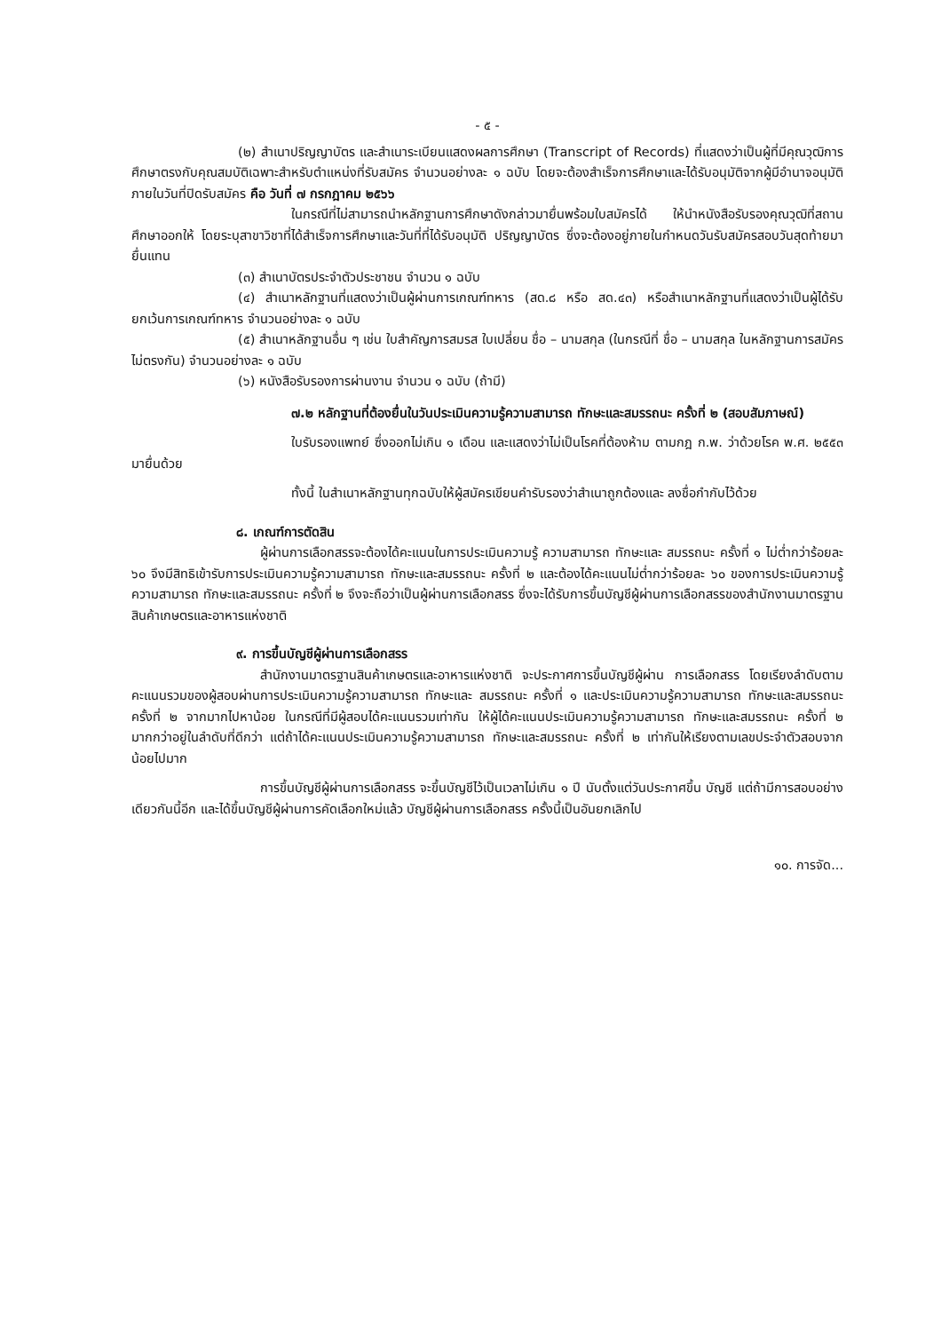- ๕ -
(๒) สำเนาปริญญาบัตร และสำเนาระเบียนแสดงผลการศึกษา (Transcript of Records) ที่แสดงว่าเป็นผู้ที่มีคุณวุฒิการศึกษาตรงกับคุณสมบัติเฉพาะสำหรับตำแหน่งที่รับสมัคร จำนวนอย่างละ ๑ ฉบับ โดยจะต้องสำเร็จการศึกษาและได้รับอนุมัติจากผู้มีอำนาจอนุมัติภายในวันที่ปิดรับสมัคร คือ วันที่ ๗ กรกฎาคม ๒๕๖๖
ในกรณีที่ไม่สามารถนำหลักฐานการศึกษาดังกล่าวมายื่นพร้อมใบสมัครได้ ให้นำหนังสือรับรองคุณวุฒิที่สถานศึกษาออกให้ โดยระบุสาขาวิชาที่ได้สำเร็จการศึกษาและวันที่ที่ได้รับอนุมัติ ปริญญาบัตร ซึ่งจะต้องอยู่ภายในกำหนดวันรับสมัครสอบวันสุดท้ายมายื่นแทน
(๓) สำเนาบัตรประจำตัวประชาชน จำนวน ๑ ฉบับ
(๔) สำเนาหลักฐานที่แสดงว่าเป็นผู้ผ่านการเกณฑ์ทหาร (สด.๘ หรือ สด.๔๓) หรือสำเนาหลักฐานที่แสดงว่าเป็นผู้ได้รับยกเว้นการเกณฑ์ทหาร จำนวนอย่างละ ๑ ฉบับ
(๕) สำเนาหลักฐานอื่น ๆ เช่น ใบสำคัญการสมรส ใบเปลี่ยน ชื่อ – นามสกุล (ในกรณีที่ ชื่อ – นามสกุล ในหลักฐานการสมัครไม่ตรงกัน) จำนวนอย่างละ ๑ ฉบับ
(๖) หนังสือรับรองการผ่านงาน จำนวน ๑ ฉบับ (ถ้ามี)
๗.๒ หลักฐานที่ต้องยื่นในวันประเมินความรู้ความสามารถ ทักษะและสมรรถนะ ครั้งที่ ๒ (สอบสัมภาษณ์)
ใบรับรองแพทย์ ซึ่งออกไม่เกิน ๑ เดือน และแสดงว่าไม่เป็นโรคที่ต้องห้าม ตามกฎ ก.พ. ว่าด้วยโรค พ.ศ. ๒๕๕๓ มายื่นด้วย
ทั้งนี้ ในสำเนาหลักฐานทุกฉบับให้ผู้สมัครเขียนคำรับรองว่าสำเนาถูกต้องและ ลงชื่อกำกับไว้ด้วย
๘. เกณฑ์การตัดสิน
ผู้ผ่านการเลือกสรรจะต้องได้คะแนนในการประเมินความรู้ ความสามารถ ทักษะและ สมรรถนะ ครั้งที่ ๑ ไม่ต่ำกว่าร้อยละ ๖๐ จึงมีสิทธิเข้ารับการประเมินความรู้ความสามารถ ทักษะและสมรรถนะ ครั้งที่ ๒ และต้องได้คะแนนไม่ต่ำกว่าร้อยละ ๖๐ ของการประเมินความรู้ความสามารถ ทักษะและสมรรถนะ ครั้งที่ ๒ จึงจะถือว่าเป็นผู้ผ่านการเลือกสรร ซึ่งจะได้รับการขึ้นบัญชีผู้ผ่านการเลือกสรรของสำนักงานมาตรฐาน สินค้าเกษตรและอาหารแห่งชาติ
๙. การขึ้นบัญชีผู้ผ่านการเลือกสรร
สำนักงานมาตรฐานสินค้าเกษตรและอาหารแห่งชาติ จะประกาศการขึ้นบัญชีผู้ผ่าน การเลือกสรร โดยเรียงลำดับตามคะแนนรวมของผู้สอบผ่านการประเมินความรู้ความสามารถ ทักษะและ สมรรถนะ ครั้งที่ ๑ และประเมินความรู้ความสามารถ ทักษะและสมรรถนะ ครั้งที่ ๒ จากมากไปหาน้อย ในกรณีที่มีผู้สอบได้คะแนนรวมเท่ากัน ให้ผู้ได้คะแนนประเมินความรู้ความสามารถ ทักษะและสมรรถนะ ครั้งที่ ๒ มากกว่าอยู่ในลำดับที่ดีกว่า แต่ถ้าได้คะแนนประเมินความรู้ความสามารถ ทักษะและสมรรถนะ ครั้งที่ ๒ เท่ากันให้เรียงตามเลขประจำตัวสอบจากน้อยไปมาก
การขึ้นบัญชีผู้ผ่านการเลือกสรร จะขึ้นบัญชีไว้เป็นเวลาไม่เกิน ๑ ปี นับตั้งแต่วันประกาศขึ้น บัญชี แต่ถ้ามีการสอบอย่างเดียวกันนี้อีก และได้ขึ้นบัญชีผู้ผ่านการคัดเลือกใหม่แล้ว บัญชีผู้ผ่านการเลือกสรร ครั้งนี้เป็นอันยกเลิกไป
๑๐. การจัด...